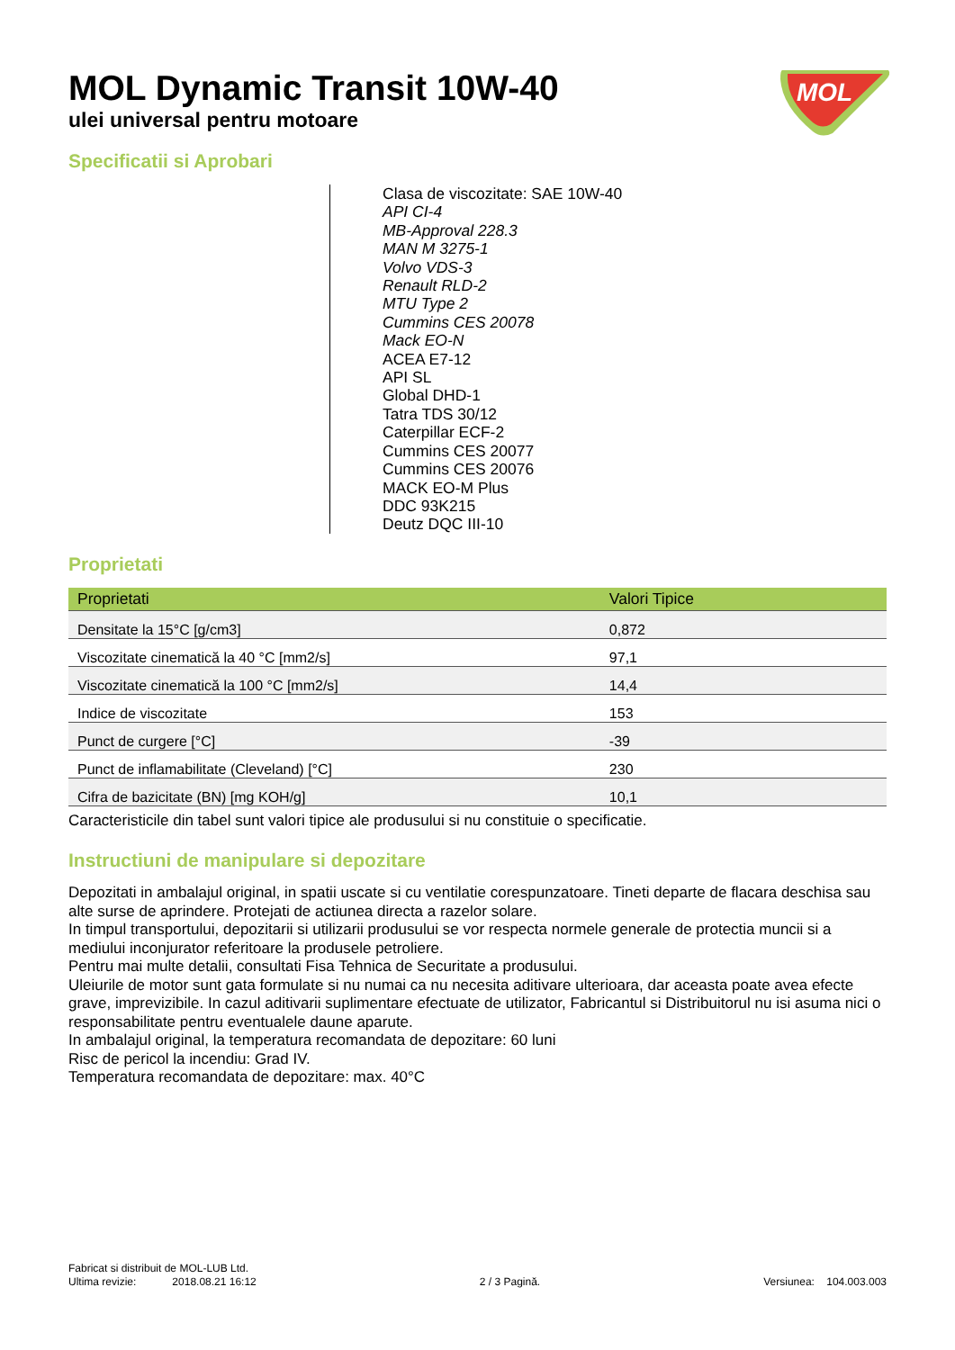MOL
MOL Dynamic Transit 10W-40
ulei universal pentru motoare
Specificatii si Aprobari
Clasa de viscozitate: SAE 10W-40
API CI-4
MB-Approval 228.3
MAN M 3275-1
Volvo VDS-3
Renault RLD-2
MTU Type 2
Cummins CES 20078
Mack EO-N
ACEA E7-12
API SL
Global DHD-1
Tatra TDS 30/12
Caterpillar ECF-2
Cummins CES 20077
Cummins CES 20076
MACK EO-M Plus
DDC 93K215
Deutz DQC III-10
Proprietati
| Proprietati | Valori Tipice |
| --- | --- |
| Densitate la 15°C [g/cm3] | 0,872 |
| Viscozitate cinematică la 40 °C [mm2/s] | 97,1 |
| Viscozitate cinematică la 100 °C [mm2/s] | 14,4 |
| Indice de viscozitate | 153 |
| Punct de curgere [°C] | -39 |
| Punct de inflamabilitate (Cleveland) [°C] | 230 |
| Cifra de bazicitate (BN) [mg KOH/g] | 10,1 |
Caracteristicile din tabel sunt valori tipice ale produsului si nu constituie o specificatie.
Instructiuni de manipulare si depozitare
Depozitati in ambalajul original, in spatii uscate si cu ventilatie corespunzatoare. Tineti departe de flacara deschisa sau alte surse de aprindere. Protejati de actiunea directa a razelor solare.
In timpul transportului, depozitarii si utilizarii produsului se vor respecta normele generale de protectia muncii si a mediului inconjurator referitoare la produsele petroliere.
Pentru mai multe detalii, consultati Fisa Tehnica de Securitate a produsului.
Uleiurile de motor sunt gata formulate si nu numai ca nu necesita aditivare ulterioara, dar aceasta poate avea efecte grave, imprevizibile. In cazul aditivarii suplimentare efectuate de utilizator, Fabricantul si Distribuitorul nu isi asuma nici o responsabilitate pentru eventualele daune aparute.
In ambalajul original, la temperatura recomandata de depozitare: 60 luni
Risc de pericol la incendiu: Grad IV.
Temperatura recomandata de depozitare: max. 40°C
Fabricat si distribuit de MOL-LUB Ltd.
Ultima revizie: 2018.08.21 16:12 2 / 3 Pagină. Versiunea: 104.003.003